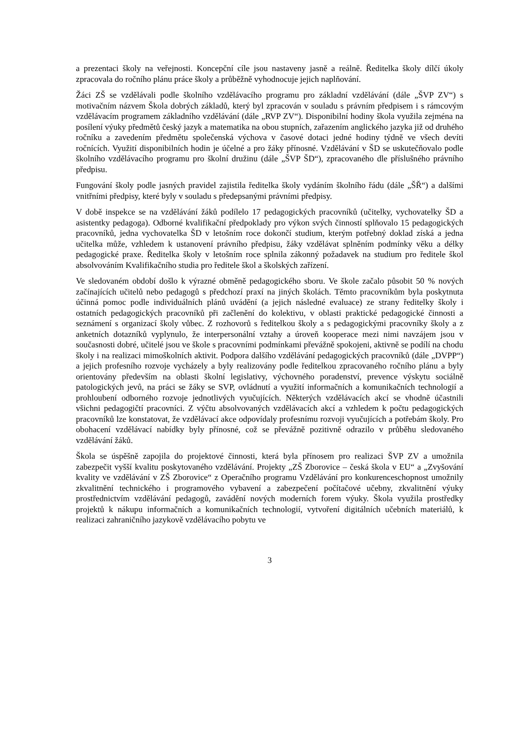a prezentaci školy na veřejnosti. Koncepční cíle jsou nastaveny jasně a reálně. Ředitelka školy dílčí úkoly zpracovala do ročního plánu práce školy a průběžně vyhodnocuje jejich naplňování.
Žáci ZŠ se vzdělávali podle školního vzdělávacího programu pro základní vzdělávání (dále „ŠVP ZV“) s motivačním názvem Škola dobrých základů, který byl zpracován v souladu s právním předpisem i s rámcovým vzdělávacím programem základního vzdělávání (dále „RVP ZV“). Disponibilní hodiny škola využila zejména na posílení výuky předmětů český jazyk a matematika na obou stupních, zařazením anglického jazyka již od druhého ročníku a zavedením předmětu společenská výchova v časové dotaci jedné hodiny týdně ve všech devíti ročnících. Využití disponibilních hodin je účelné a pro žáky přínosné. Vzdělávání v ŠD se uskutečňovalo podle školního vzdělávacího programu pro školní družinu (dále „ŠVP ŠD“), zpracovaného dle příslušného právního předpisu.
Fungování školy podle jasných pravidel zajistila ředitelka školy vydáním školního řádu (dále „ŠŘ“) a dalšími vnitřními předpisy, které byly v souladu s předepsanými právními předpisy.
V době inspekce se na vzdělávání žáků podílelo 17 pedagogických pracovníků (učitelky, vychovatelky ŠD a asistentky pedagoga). Odborné kvalifikační předpoklady pro výkon svých činností splňovalo 15 pedagogických pracovníků, jedna vychovatelka ŠD v letošním roce dokončí studium, kterým potřebný doklad získá a jedna učitelka může, vzhledem k ustanovení právního předpisu, žáky vzdělávat splněním podmínky věku a délky pedagogické praxe. Ředitelka školy v letošním roce splnila zákonný požadavek na studium pro ředitele škol absolvováním Kvalifikačního studia pro ředitele škol a školských zařízení.
Ve sledovaném období došlo k výrazné obměně pedagogického sboru. Ve škole začalo působit 50 % nových začínajících učitelů nebo pedagogů s předchozí praxí na jiných školách. Těmto pracovníkům byla poskytnuta účinná pomoc podle individuálních plánů uvádění (a jejich následné evaluace) ze strany ředitelky školy i ostatních pedagogických pracovníků při začlenění do kolektivu, v oblasti praktické pedagogické činnosti a seznámení s organizací školy vůbec. Z rozhovorů s ředitelkou školy a s pedagogickými pracovníky školy a z anketních dotazníků vyplynulo, že interpersonální vztahy a úroveň kooperace mezi nimi navzájem jsou v současnosti dobré, učitelé jsou ve škole s pracovními podmínkami převážně spokojeni, aktivně se podílí na chodu školy i na realizaci mimoškolních aktivit. Podpora dalšího vzdělávání pedagogických pracovníků (dále „DVPP“) a jejich profesního rozvoje vycházely a byly realizovány podle ředitelkou zpracovaného ročního plánu a byly orientovány především na oblasti školní legislativy, výchovného poradenství, prevence výskytu sociálně patologických jevů, na práci se žáky se SVP, ovládnutí a využití informačních a komunikačních technologií a prohloubení odborného rozvoje jednotlivých vyučujících. Některých vzdělávacích akcí se vhodně účastnili všichni pedagogičtí pracovníci. Z výčtu absolvovaných vzdělávacích akcí a vzhledem k počtu pedagogických pracovníků lze konstatovat, že vzdělávací akce odpovídaly profesnímu rozvoji vyučujících a potřebám školy. Pro obohacení vzdělávací nabídky byly přínosné, což se převážně pozitivně odrazilo v průběhu sledovaného vzdělávání žáků.
Škola se úspěšně zapojila do projektové činnosti, která byla přínosem pro realizaci ŠVP ZV a umožnila zabezpečit vyšší kvalitu poskytovaného vzdělávání. Projekty „ZŠ Zborovice – česká škola v EU“ a „Zvyšování kvality ve vzdělávání v ZŠ Zborovice“ z Operačního programu Vzdělávání pro konkurenceschopnost umožnily zkvalitnění technického i programového vybavení a zabezpečení počítačové učebny, zkvalitnění výuky prostřednictvím vzdělávání pedagogů, zavádění nových moderních forem výuky. Škola využila prostředky projektů k nákupu informačních a komunikačních technologií, vytvoření digitálních učebních materiálů, k realizaci zahraničního jazykově vzdělávacího pobytu ve
3